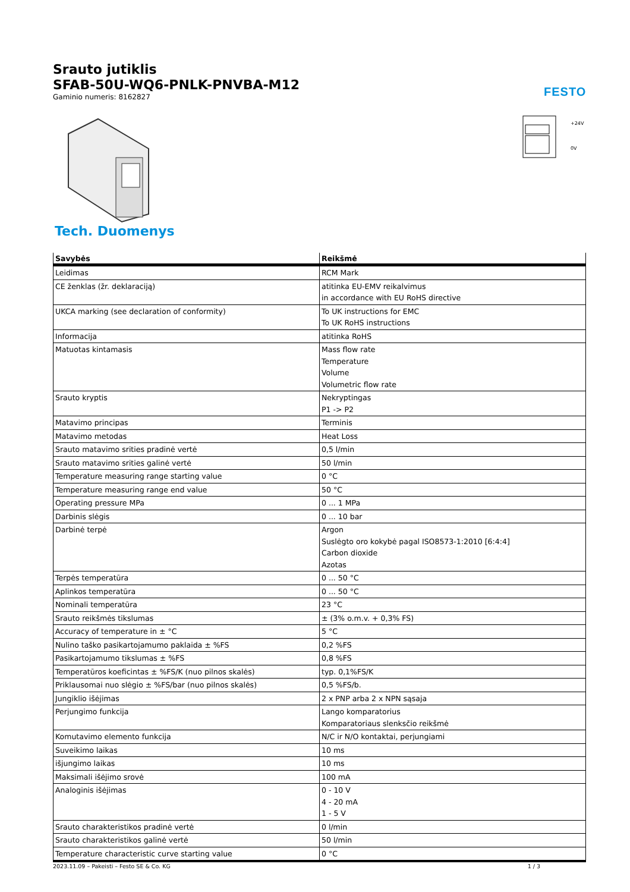Srauto jutiklis
SFAB-50U-WQ6-PNLK-PNVBA-M12
Gaminio numeris: 8162827
FESTO
+24V
0V
Tech. Duomenys
| Savybės | Reikšmė |
| --- | --- |
| Leidimas | RCM Mark |
| CE ženklas (žr. deklaraciją) | atitinka EU-EMV reikalvimus in accordance with EU RoHS directive |
| UKCA marking (see declaration of conformity) | To UK instructions for EMC To UK RoHS instructions |
| Informacija | atitinka RoHS |
| Matuotas kintamasis | Mass flow rate Temperature Volume Volumetric flow rate |
| Srauto kryptis | Nekryptingas P1 -> P2 |
| Matavimo principas | Terminis |
| Matavimo metodas | Heat Loss |
| Srauto matavimo srities pradinė vertė | 0,5 l/min |
| Srauto matavimo srities galinė vertė | 50 l/min |
| Temperature measuring range starting value | 0 °C |
| Temperature measuring range end value | 50 °C |
| Operating pressure MPa | 0 ... 1 MPa |
| Darbinis slėgis | 0 ... 10 bar |
| Darbinė terpė | Argon Suslėgto oro kokybė pagal ISO8573-1:2010 [6:4:4] Carbon dioxide Azotas |
| Terpės temperatūra | 0 ... 50 °C |
| Aplinkos temperatūra | 0 ... 50 °C |
| Nominali temperatūra | 23 °C |
| Srauto reikšmės tikslumas | ± (3% o.m.v. + 0,3% FS) |
| Accuracy of temperature in ± °C | 5 °C |
| Nulino taško pasikartojamumo paklaida ± %FS | 0,2 %FS |
| Pasikartojamumo tikslumas ± %FS | 0,8 %FS |
| Temperatūros koeficintas ± %FS/K (nuo pilnos skalės) | typ. 0,1%FS/K |
| Priklausomai nuo slėgio ± %FS/bar (nuo pilnos skalės) | 0,5 %FS/b. |
| Jungiklio išėjimas | 2 x PNP arba 2 x NPN sąsaja |
| Perjungimo funkcija | Lango komparatorius Komparatoriaus slenksčio reikšmė |
| Komutavimo elemento funkcija | N/C ir N/O kontaktai, perjungiami |
| Suveikimo laikas | 10 ms |
| išjungimo laikas | 10 ms |
| Maksimali išėjimo srovė | 100 mA |
| Analoginis išėjimas | 0 - 10 V 4 - 20 mA 1 - 5 V |
| Srauto charakteristikos pradinė vertė | 0 l/min |
| Srauto charakteristikos galinė vertė | 50 l/min |
| Temperature characteristic curve starting value | 0 °C |
2023.11.09 – Pakeisti – Festo SE & Co. KG 1 / 3